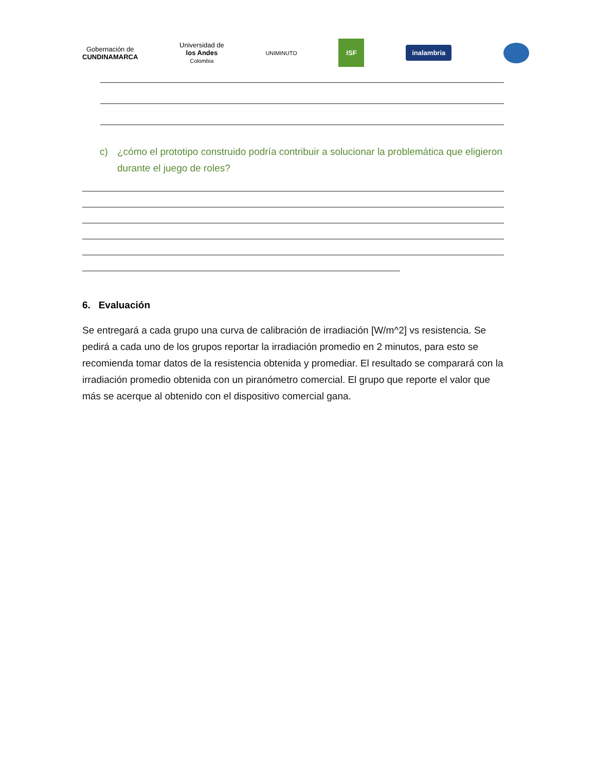Gobernación de
CUNDINAMARCA
Universidad de
los Andes
Colombia
UNIMINUTO
ISF
inalambria
c) ¿cómo el prototipo construido podría contribuir a solucionar la problemática que eligieron durante el juego de roles?
6. Evaluación
Se entregará a cada grupo una curva de calibración de irradiación [W/m^2] vs resistencia. Se pedirá a cada uno de los grupos reportar la irradiación promedio en 2 minutos, para esto se recomienda tomar datos de la resistencia obtenida y promediar. El resultado se comparará con la irradiación promedio obtenida con un piranómetro comercial. El grupo que reporte el valor que más se acerque al obtenido con el dispositivo comercial gana.